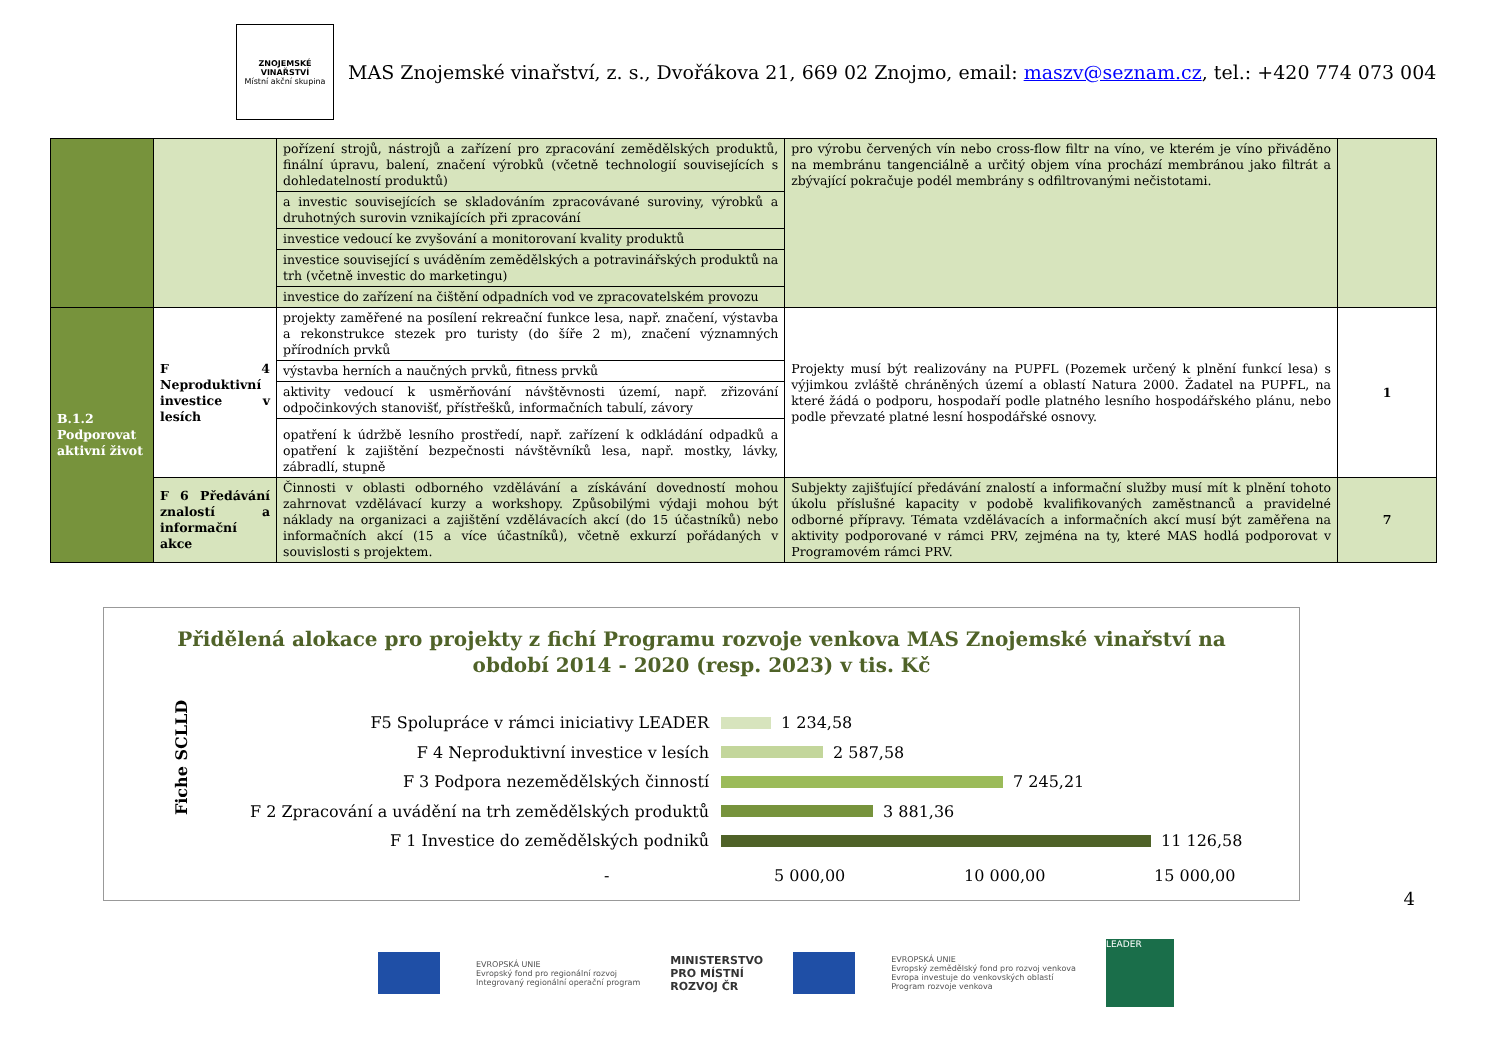ZNOJEMSKÉ
VINAŘSTVÍ
Místní akční skupina
MAS Znojemské vinařství, z. s., Dvořákova 21, 669 02 Znojmo, email: maszv@seznam.cz, tel.: +420 774 073 004
| | | pořízení strojů, nástrojů a zařízení pro zpracování zemědělských produktů, finální úpravu, balení, značení výrobků (včetně technologií souvisejících s dohledatelností produktů) | pro výrobu červených vín nebo cross-flow filtr na víno, ve kterém je víno přiváděno na membránu tangenciálně a určitý objem vína prochází membránou jako filtrát a zbývající pokračuje podél membrány s odfiltrovanými nečistotami. | |
| | | a investic souvisejících se skladováním zpracovávané suroviny, výrobků a druhotných surovin vznikajících při zpracování | | |
| | | investice vedoucí ke zvyšování a monitorovaní kvality produktů | | |
| | | investice související s uváděním zemědělských a potravinářských produktů na trh (včetně investic do marketingu) | | |
| | | investice do zařízení na čištění odpadních vod ve zpracovatelském provozu | | |
| B.1.2 Podporovat aktivní život | F 4 Neproduktivní investice v lesích | projekty zaměřené na posílení rekreační funkce lesa, např. značení, výstavba a rekonstrukce stezek pro turisty (do šíře 2 m), značení významných přírodních prvků | Projekty musí být realizovány na PUPFL (Pozemek určený k plnění funkcí lesa) s výjimkou zvláště chráněných území a oblastí Natura 2000. Žadatel na PUPFL, na které žádá o podporu, hospodaří podle platného lesního hospodářského plánu, nebo podle převzaté platné lesní hospodářské osnovy. | 1 |
| | | výstavba herních a naučných prvků, fitness prvků | | |
| | | aktivity vedoucí k usměrňování návštěvnosti území, např. zřizování odpočinkových stanovišť, přístřešků, informačních tabulí, závory | | |
| | | opatření k údržbě lesního prostředí, např. zařízení k odkládání odpadků a opatření k zajištění bezpečnosti návštěvníků lesa, např. mostky, lávky, zábradlí, stupně | | |
| | F 6 Předávání znalostí a informační akce | Činnosti v oblasti odborného vzdělávání a získávání dovedností mohou zahrnovat vzdělávací kurzy a workshopy. Způsobilými výdaji mohou být náklady na organizaci a zajištění vzdělávacích akcí (do 15 účastníků) nebo informačních akcí (15 a více účastníků), včetně exkurzí pořádaných v souvislosti s projektem. | Subjekty zajišťující předávání znalostí a informační služby musí mít k plnění tohoto úkolu příslušné kapacity v podobě kvalifikovaných zaměstnanců a pravidelné odborné přípravy. Témata vzdělávacích a informačních akcí musí být zaměřena na aktivity podporované v rámci PRV, zejména na ty, které MAS hodlá podporovat v Programovém rámci PRV. | 7 |
Přidělená alokace pro projekty z fichí Programu rozvoje venkova MAS Znojemské vinařství na
období 2014 - 2020 (resp. 2023) v tis. Kč
Fiche SCLLD
F5 Spolupráce v rámci iniciativy LEADER 1 234,58
F 4 Neproduktivní investice v lesích 2 587,58
F 3 Podpora nezemědělských činností 7 245,21
F 2 Zpracování a uvádění na trh zemědělských produktů 3 881,36
F 1 Investice do zemědělských podniků 11 126,58
- 5 000,00 10 000,00 15 000,00
4
EVROPSKÁ UNIE
Evropský fond pro regionální rozvoj
Integrovaný regionální operační program
MINISTERSTVO
PRO MÍSTNÍ
ROZVOJ ČR
EVROPSKÁ UNIE
Evropský zemědělský fond pro rozvoj venkova
Evropa investuje do venkovských oblastí
Program rozvoje venkova
LEADER